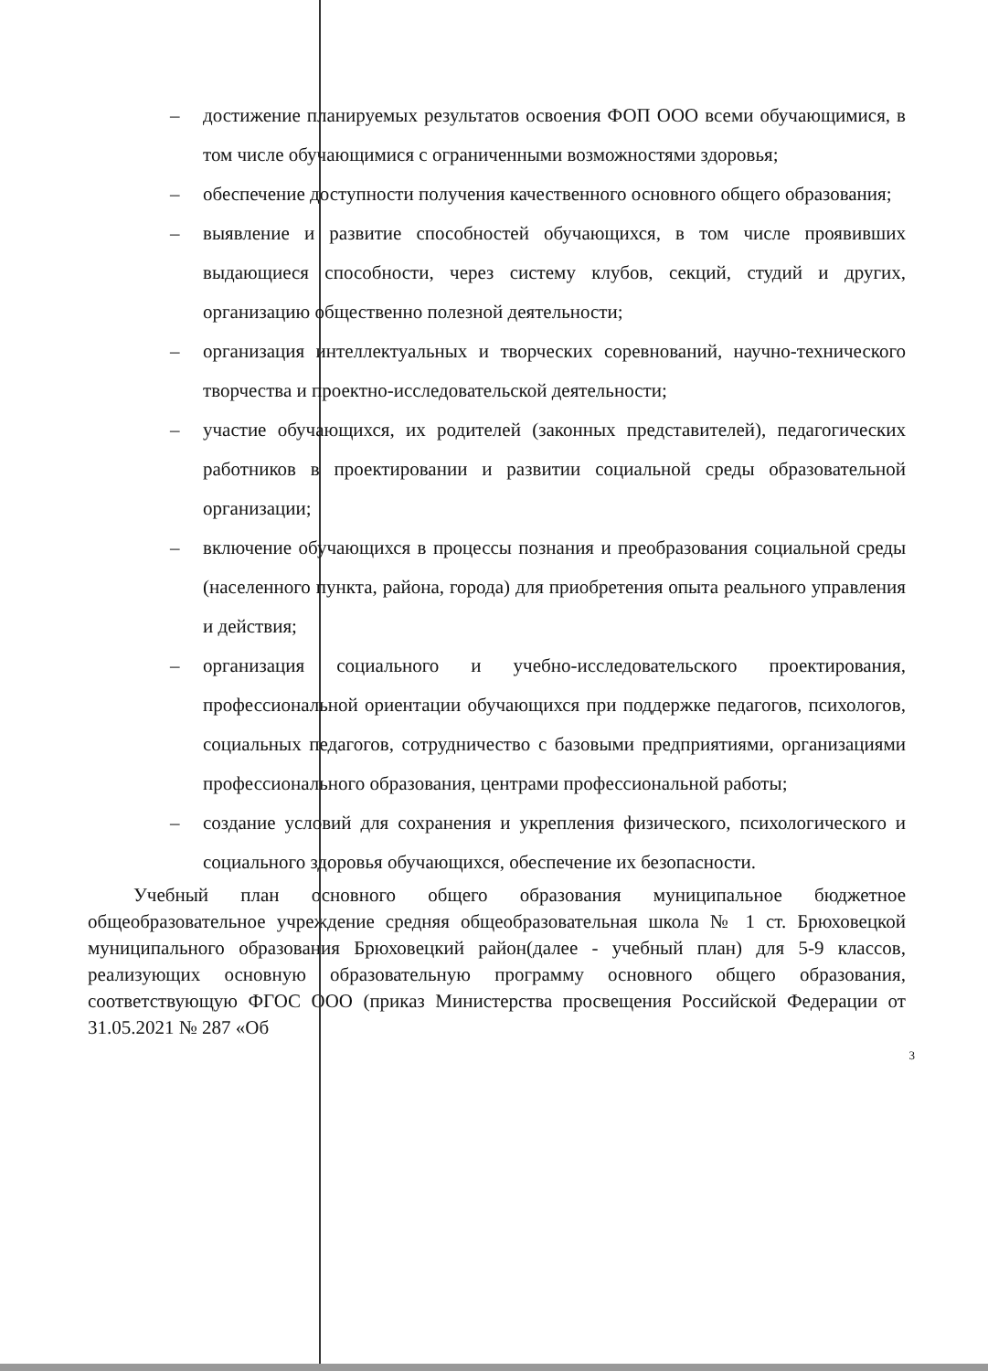– достижение планируемых результатов освоения ФОП ООО всеми обучающимися, в том числе обучающимися с ограниченными возможностями здоровья;
– обеспечение доступности получения качественного основного общего образования;
– выявление и развитие способностей обучающихся, в том числе проявивших выдающиеся способности, через систему клубов, секций, студий и других, организацию общественно полезной деятельности;
– организация интеллектуальных и творческих соревнований, научно-технического творчества и проектно-исследовательской деятельности;
– участие обучающихся, их родителей (законных представителей), педагогических работников в проектировании и развитии социальной среды образовательной организации;
– включение обучающихся в процессы познания и преобразования социальной среды (населенного пункта, района, города) для приобретения опыта реального управления и действия;
– организация социального и учебно-исследовательского проектирования, профессиональной ориентации обучающихся при поддержке педагогов, психологов, социальных педагогов, сотрудничество с базовыми предприятиями, организациями профессионального образования, центрами профессиональной работы;
– создание условий для сохранения и укрепления физического, психологического и социального здоровья обучающихся, обеспечение их безопасности.
Учебный план основного общего образования муниципальное бюджетное общеобразовательное учреждение средняя общеобразовательная школа № 1 ст. Брюховецкой муниципального образования Брюховецкий район(далее - учебный план) для 5-9 классов, реализующих основную образовательную программу основного общего образования, соответствующую ФГОС ООО (приказ Министерства просвещения Российской Федерации от 31.05.2021 № 287 «Об
3